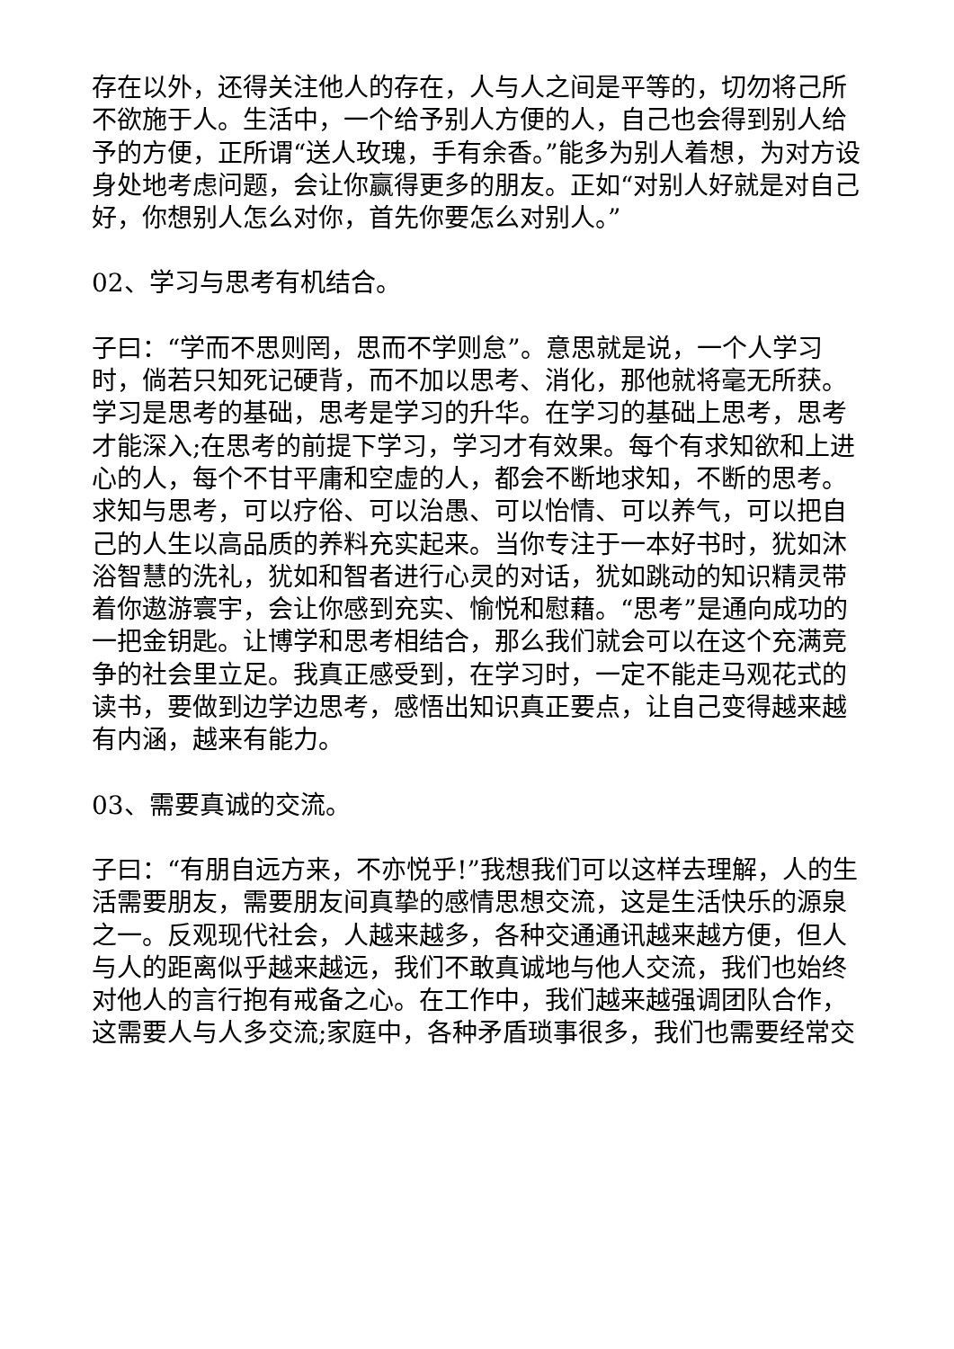存在以外，还得关注他人的存在，人与人之间是平等的，切勿将己所不欲施于人。生活中，一个给予别人方便的人，自己也会得到别人给予的方便，正所谓“送人玫瑰，手有余香。”能多为别人着想，为对方设身处地考虑问题，会让你赢得更多的朋友。正如“对别人好就是对自己好，你想别人怎么对你，首先你要怎么对别人。”
02、学习与思考有机结合。
子曰：“学而不思则罔，思而不学则怠”。意思就是说，一个人学习时，倘若只知死记硬背，而不加以思考、消化，那他就将毫无所获。学习是思考的基础，思考是学习的升华。在学习的基础上思考，思考才能深入;在思考的前提下学习，学习才有效果。每个有求知欲和上进心的人，每个不甘平庸和空虚的人，都会不断地求知，不断的思考。求知与思考，可以疗俗、可以治愚、可以怡情、可以养气，可以把自己的人生以高品质的养料充实起来。当你专注于一本好书时，犹如沐浴智慧的洗礼，犹如和智者进行心灵的对话，犹如跳动的知识精灵带着你遨游寰宇，会让你感到充实、愉悦和慰藉。“思考”是通向成功的一把金钥匙。让博学和思考相结合，那么我们就会可以在这个充满竞争的社会里立足。我真正感受到，在学习时，一定不能走马观花式的读书，要做到边学边思考，感悟出知识真正要点，让自己变得越来越有内涵，越来有能力。
03、需要真诚的交流。
子曰：“有朋自远方来，不亦悦乎!”我想我们可以这样去理解，人的生活需要朋友，需要朋友间真挚的感情思想交流，这是生活快乐的源泉之一。反观现代社会，人越来越多，各种交通通讯越来越方便，但人与人的距离似乎越来越远，我们不敢真诚地与他人交流，我们也始终对他人的言行抱有戒备之心。在工作中，我们越来越强调团队合作，这需要人与人多交流;家庭中，各种矛盾琐事很多，我们也需要经常交